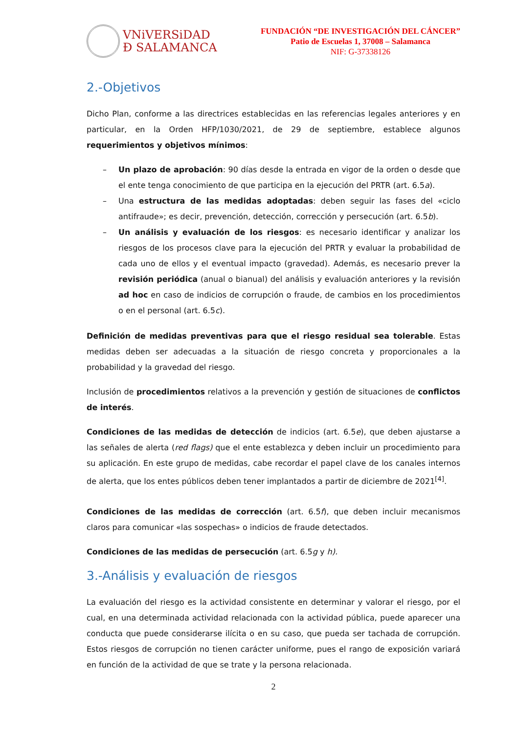VNiVERSiDAD
Ð SALAMANCA
FUNDACIÓN “DE INVESTIGACIÓN DEL CÁNCER”
Patio de Escuelas 1, 37008 – Salamanca
NIF: G-37338126
2.-Objetivos
Dicho Plan, conforme a las directrices establecidas en las referencias legales anteriores y en particular, en la Orden HFP/1030/2021, de 29 de septiembre, establece algunos requerimientos y objetivos mínimos:
– Un plazo de aprobación: 90 días desde la entrada en vigor de la orden o desde que el ente tenga conocimiento de que participa en la ejecución del PRTR (art. 6.5a).
– Una estructura de las medidas adoptadas: deben seguir las fases del «ciclo antifraude»; es decir, prevención, detección, corrección y persecución (art. 6.5b).
– Un análisis y evaluación de los riesgos: es necesario identificar y analizar los riesgos de los procesos clave para la ejecución del PRTR y evaluar la probabilidad de cada uno de ellos y el eventual impacto (gravedad). Además, es necesario prever la revisión periódica (anual o bianual) del análisis y evaluación anteriores y la revisión ad hoc en caso de indicios de corrupción o fraude, de cambios en los procedimientos o en el personal (art. 6.5c).
Definición de medidas preventivas para que el riesgo residual sea tolerable. Estas medidas deben ser adecuadas a la situación de riesgo concreta y proporcionales a la probabilidad y la gravedad del riesgo.
Inclusión de procedimientos relativos a la prevención y gestión de situaciones de conflictos de interés.
Condiciones de las medidas de detección de indicios (art. 6.5e), que deben ajustarse a las señales de alerta (red flags) que el ente establezca y deben incluir un procedimiento para su aplicación. En este grupo de medidas, cabe recordar el papel clave de los canales internos de alerta, que los entes públicos deben tener implantados a partir de diciembre de 2021<sup>[4]</sup>.
Condiciones de las medidas de corrección (art. 6.5f), que deben incluir mecanismos claros para comunicar «las sospechas» o indicios de fraude detectados.
Condiciones de las medidas de persecución (art. 6.5g y h).
3.-Análisis y evaluación de riesgos
La evaluación del riesgo es la actividad consistente en determinar y valorar el riesgo, por el cual, en una determinada actividad relacionada con la actividad pública, puede aparecer una conducta que puede considerarse ilícita o en su caso, que pueda ser tachada de corrupción. Estos riesgos de corrupción no tienen carácter uniforme, pues el rango de exposición variará en función de la actividad de que se trate y la persona relacionada.
2